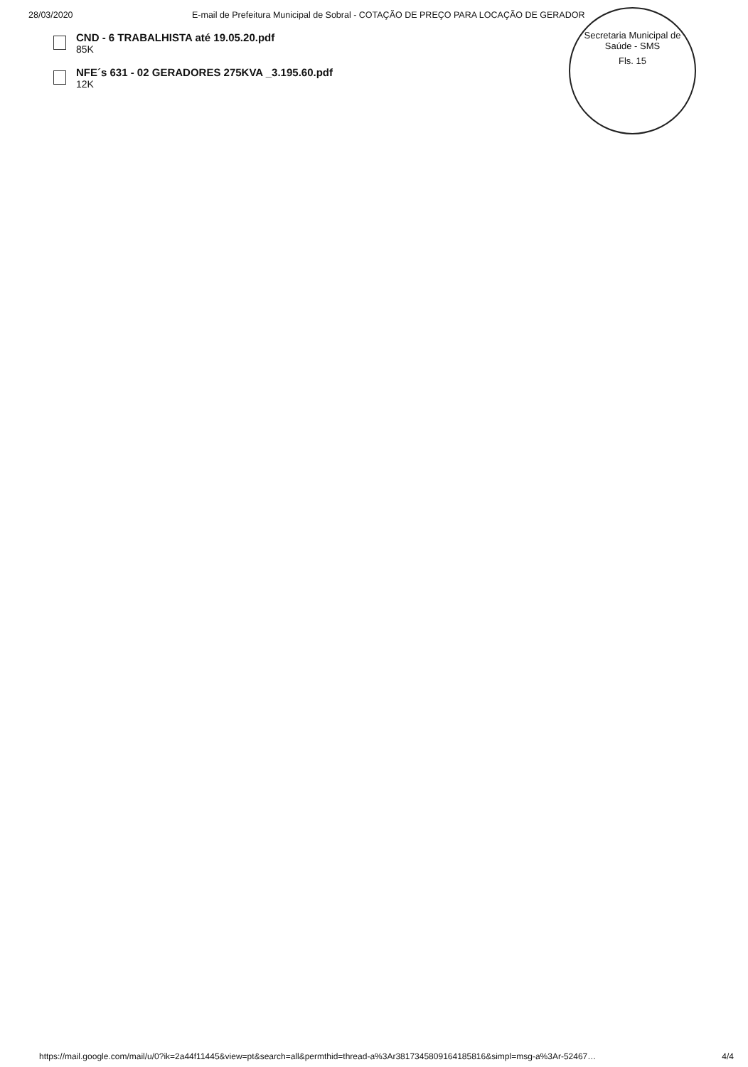28/03/2020 E-mail de Prefeitura Municipal de Sobral - COTAÇÃO DE PREÇO PARA LOCAÇÃO DE GERADOR
CND - 6 TRABALHISTA até 19.05.20.pdf
85K
NFE´s 631 - 02 GERADORES 275KVA _3.195.60.pdf
12K
Secretaria Municipal de Saúde - SMS
Fls. 15
https://mail.google.com/mail/u/0?ik=2a44f11445&view=pt&search=all&permthid=thread-a%3Ar3817345809164185816&simpl=msg-a%3Ar-52467… 4/4